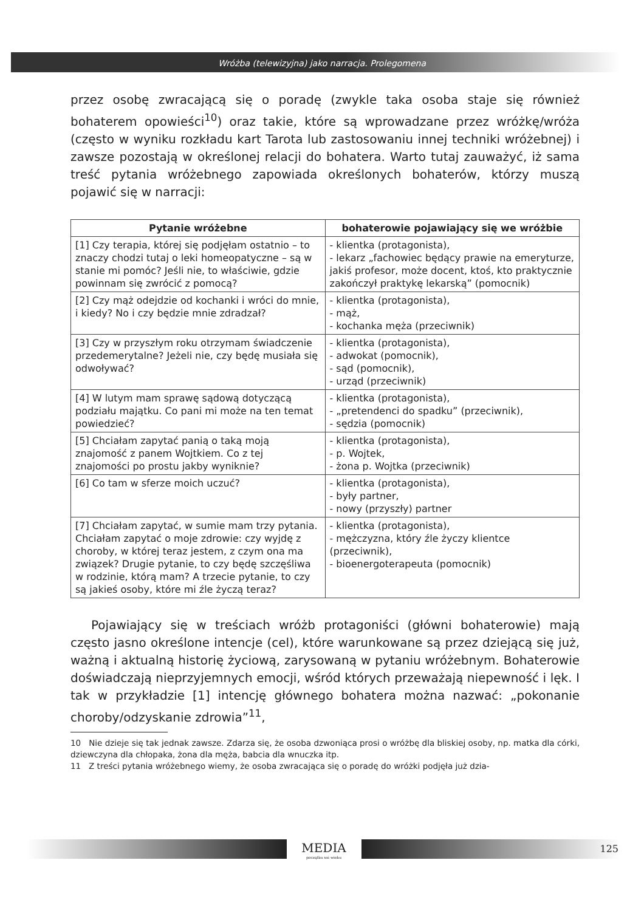Wróżba (telewizyjna) jako narracja. Prolegomena
przez osobę zwracającą się o poradę (zwykle taka osoba staje się również bohaterem opowieści<sup>10</sup>) oraz takie, które są wprowadzane przez wróżkę/wróża (często w wyniku rozkładu kart Tarota lub zastosowaniu innej techniki wróżebnej) i zawsze pozostają w określonej relacji do bohatera. Warto tutaj zauważyć, iż sama treść pytania wróżebnego zapowiada określonych bohaterów, którzy muszą pojawić się w narracji:
| Pytanie wróżebne | bohaterowie pojawiający się we wróżbie |
| --- | --- |
| [1] Czy terapia, której się podjęłam ostatnio – to znaczy chodzi tutaj o leki homeopatyczne – są w stanie mi pomóc? Jeśli nie, to właściwie, gdzie powinnam się zwrócić z pomocą? | - klientka (protagonista), - lekarz „fachowiec będący prawie na emeryturze, jakiś profesor, może docent, ktoś, kto praktycznie zakończył praktykę lekarską” (pomocnik) |
| [2] Czy mąż odejdzie od kochanki i wróci do mnie, i kiedy? No i czy będzie mnie zdradzał? | - klientka (protagonista), - mąż, - kochanka męża (przeciwnik) |
| [3] Czy w przyszłym roku otrzymam świadczenie przedemerytalne? Jeżeli nie, czy będę musiała się odwoływać? | - klientka (protagonista), - adwokat (pomocnik), - sąd (pomocnik), - urząd (przeciwnik) |
| [4] W lutym mam sprawę sądową dotyczącą podziału majątku. Co pani mi może na ten temat powiedzieć? | - klientka (protagonista), - „pretendenci do spadku” (przeciwnik), - sędzia (pomocnik) |
| [5] Chciałam zapytać panią o taką moją znajomość z panem Wojtkiem. Co z tej znajomości po prostu jakby wyniknie? | - klientka (protagonista), - p. Wojtek, - żona p. Wojtka (przeciwnik) |
| [6] Co tam w sferze moich uczuć? | - klientka (protagonista), - były partner, - nowy (przyszły) partner |
| [7] Chciałam zapytać, w sumie mam trzy pytania. Chciałam zapytać o moje zdrowie: czy wyjdę z choroby, w której teraz jestem, z czym ona ma związek? Drugie pytanie, to czy będę szczęśliwa w rodzinie, którą mam? A trzecie pytanie, to czy są jakieś osoby, które mi źle życzą teraz? | - klientka (protagonista), - mężczyzna, który źle życzy klientce (przeciwnik), - bioenergoterapeuta (pomocnik) |
Pojawiający się w treściach wróżb protagoniści (główni bohaterowie) mają często jasno określone intencje (cel), które warunkowane są przez dziejącą się już, ważną i aktualną historię życiową, zarysowaną w pytaniu wróżebnym. Bohaterowie doświadczają nieprzyjemnych emocji, wśród których przeważają niepewność i lęk. I tak w przykładzie [1] intencję głównego bohatera można nazwać: „pokonanie choroby/odzyskanie zdrowia”<sup>11</sup>,
10 Nie dzieje się tak jednak zawsze. Zdarza się, że osoba dzwoniąca prosi o wróżbę dla bliskiej osoby, np. matka dla córki, dziewczyna dla chłopaka, żona dla męża, babcia dla wnuczka itp.
11 Z treści pytania wróżebnego wiemy, że osoba zwracająca się o poradę do wróżki podjęła już dzia-
MEDIA
początku xxi wieku
125